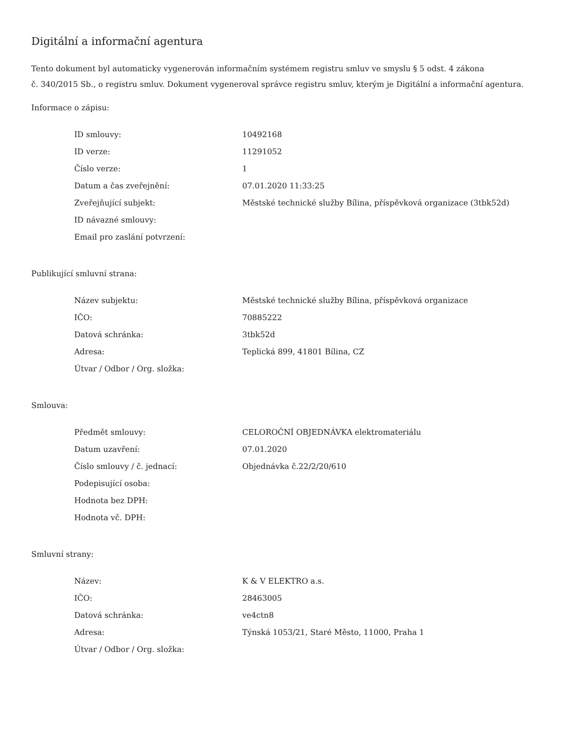Digitální a informační agentura
Tento dokument byl automaticky vygenerován informačním systémem registru smluv ve smyslu § 5 odst. 4 zákona
č. 340/2015 Sb., o registru smluv. Dokument vygeneroval správce registru smluv, kterým je Digitální a informační agentura.
Informace o zápisu:
| ID smlouvy: | 10492168 |
| ID verze: | 11291052 |
| Číslo verze: | 1 |
| Datum a čas zveřejnění: | 07.01.2020 11:33:25 |
| Zveřejňující subjekt: | Městské technické služby Bílina, příspěvková organizace (3tbk52d) |
| ID návazné smlouvy: | |
| Email pro zaslání potvrzení: | |
Publikující smluvní strana:
| Název subjektu: | Městské technické služby Bílina, příspěvková organizace |
| IČO: | 70885222 |
| Datová schránka: | 3tbk52d |
| Adresa: | Teplická 899, 41801 Bílina, CZ |
| Útvar / Odbor / Org. složka: | |
Smlouva:
| Předmět smlouvy: | CELOROČNÍ OBJEDNÁVKA elektromateriálu |
| Datum uzavření: | 07.01.2020 |
| Číslo smlouvy / č. jednací: | Objednávka č.22/2/20/610 |
| Podepisující osoba: | |
| Hodnota bez DPH: | |
| Hodnota vč. DPH: | |
Smluvní strany:
| Název: | K & V ELEKTRO a.s. |
| IČO: | 28463005 |
| Datová schránka: | ve4ctn8 |
| Adresa: | Týnská 1053/21, Staré Město, 11000, Praha 1 |
| Útvar / Odbor / Org. složka: | |